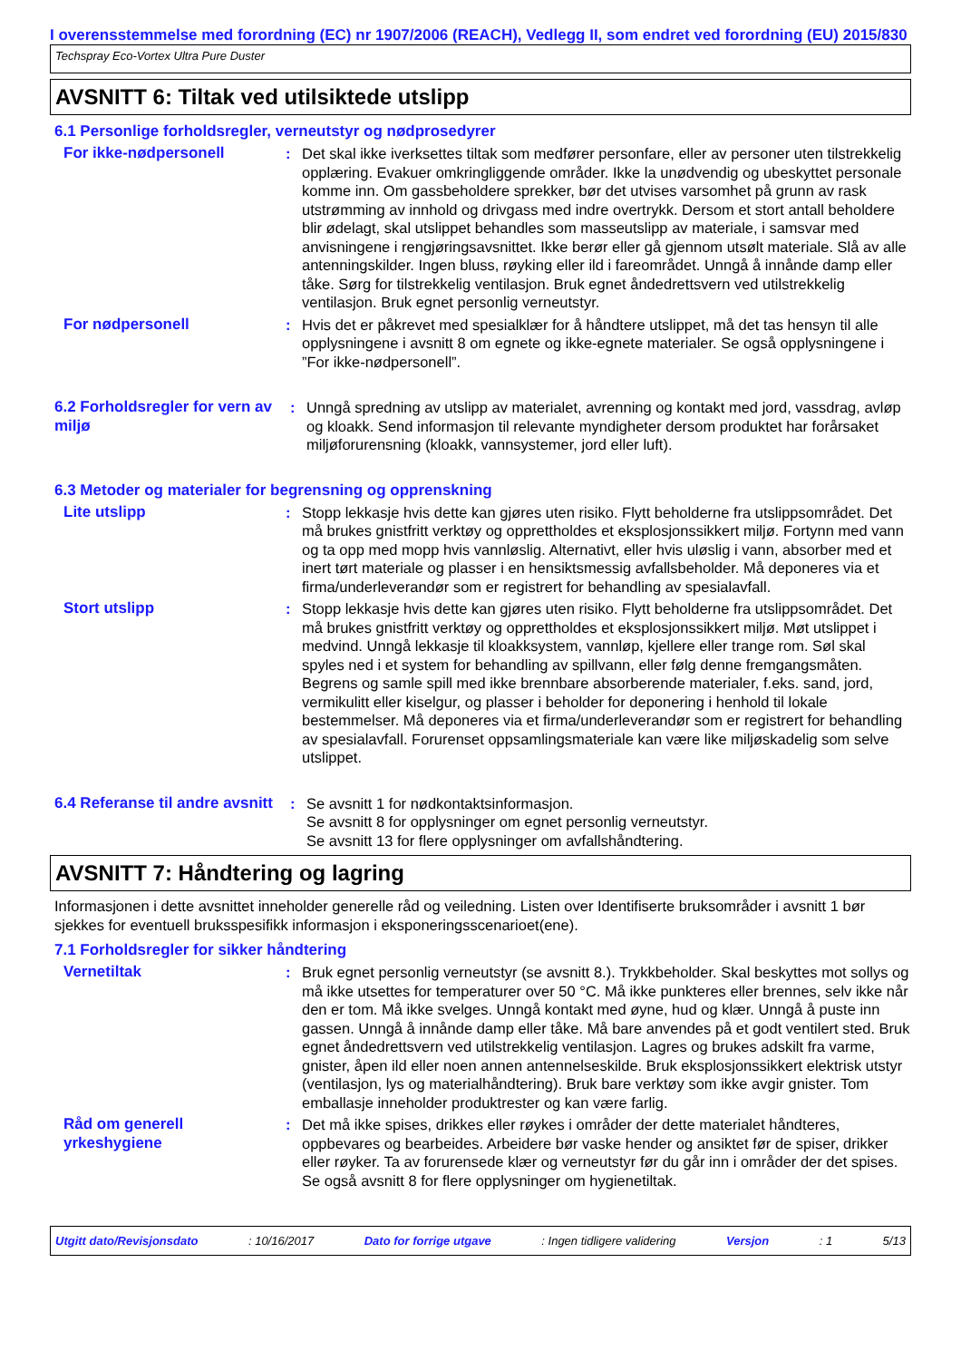I overensstemmelse med forordning (EC) nr 1907/2006 (REACH), Vedlegg II, som endret ved forordning (EU) 2015/830
Techspray Eco-Vortex Ultra Pure Duster
AVSNITT 6: Tiltak ved utilsiktede utslipp
6.1 Personlige forholdsregler, verneutstyr og nødprosedyrer
For ikke-nødpersonell : Det skal ikke iverksettes tiltak som medfører personfare, eller av personer uten tilstrekkelig opplæring. Evakuer omkringliggende områder. Ikke la unødvendig og ubeskyttet personale komme inn. Om gassbeholdere sprekker, bør det utvises varsomhet på grunn av rask utstrømming av innhold og drivgass med indre overtrykk. Dersom et stort antall beholdere blir ødelagt, skal utslippet behandles som masseutslipp av materiale, i samsvar med anvisningene i rengjøringsavsnittet. Ikke berør eller gå gjennom utsølt materiale. Slå av alle antenningskilder. Ingen bluss, røyking eller ild i fareområdet. Unngå å innånde damp eller tåke. Sørg for tilstrekkelig ventilasjon. Bruk egnet åndedrettsvern ved utilstrekkelig ventilasjon. Bruk egnet personlig verneutstyr.
For nødpersonell : Hvis det er påkrevet med spesialklær for å håndtere utslippet, må det tas hensyn til alle opplysningene i avsnitt 8 om egnete og ikke-egnete materialer. Se også opplysningene i ”For ikke-nødpersonell”.
6.2 Forholdsregler for vern av miljø
: Unngå spredning av utslipp av materialet, avrenning og kontakt med jord, vassdrag, avløp og kloakk. Send informasjon til relevante myndigheter dersom produktet har forårsaket miljøforurensning (kloakk, vannsystemer, jord eller luft).
6.3 Metoder og materialer for begrensning og opprenskning
Lite utslipp : Stopp lekkasje hvis dette kan gjøres uten risiko. Flytt beholderne fra utslippsområdet. Det må brukes gnistfritt verktøy og opprettholdes et eksplosjonssikkert miljø. Fortynn med vann og ta opp med mopp hvis vannløslig. Alternativt, eller hvis uløslig i vann, absorber med et inert tørt materiale og plasser i en hensiktsmessig avfallsbeholder. Må deponeres via et firma/underleverandør som er registrert for behandling av spesialavfall.
Stort utslipp : Stopp lekkasje hvis dette kan gjøres uten risiko. Flytt beholderne fra utslippsområdet. Det må brukes gnistfritt verktøy og opprettholdes et eksplosjonssikkert miljø. Møt utslippet i medvind. Unngå lekkasje til kloakksystem, vannløp, kjellere eller trange rom. Søl skal spyles ned i et system for behandling av spillvann, eller følg denne fremgangsmåten. Begrens og samle spill med ikke brennbare absorberende materialer, f.eks. sand, jord, vermikulitt eller kiselgur, og plasser i beholder for deponering i henhold til lokale bestemmelser. Må deponeres via et firma/underleverandør som er registrert for behandling av spesialavfall. Forurenset oppsamlingsmateriale kan være like miljøskadelig som selve utslippet.
6.4 Referanse til andre avsnitt
: Se avsnitt 1 for nødkontaktsinformasjon.
Se avsnitt 8 for opplysninger om egnet personlig verneutstyr.
Se avsnitt 13 for flere opplysninger om avfallshåndtering.
AVSNITT 7: Håndtering og lagring
Informasjonen i dette avsnittet inneholder generelle råd og veiledning. Listen over Identifiserte bruksområder i avsnitt 1 bør sjekkes for eventuell bruksspesifikk informasjon i eksponeringsscenarioet(ene).
7.1 Forholdsregler for sikker håndtering
Vernetiltak : Bruk egnet personlig verneutstyr (se avsnitt 8.). Trykkbeholder. Skal beskyttes mot sollys og må ikke utsettes for temperaturer over 50 °C. Må ikke punkteres eller brennes, selv ikke når den er tom. Må ikke svelges. Unngå kontakt med øyne, hud og klær. Unngå å puste inn gassen. Unngå å innånde damp eller tåke. Må bare anvendes på et godt ventilert sted. Bruk egnet åndedrettsvern ved utilstrekkelig ventilasjon. Lagres og brukes adskilt fra varme, gnister, åpen ild eller noen annen antennelseskilde. Bruk eksplosjonssikkert elektrisk utstyr (ventilasjon, lys og materialhåndtering). Bruk bare verktøy som ikke avgir gnister. Tom emballasje inneholder produktrester og kan være farlig.
Råd om generell yrkeshygiene
: Det må ikke spises, drikkes eller røykes i områder der dette materialet håndteres, oppbevares og bearbeides. Arbeidere bør vaske hender og ansiktet før de spiser, drikker eller røyker. Ta av forurensede klær og verneutstyr før du går inn i områder der det spises. Se også avsnitt 8 for flere opplysninger om hygienetiltak.
Utgitt dato/Revisjonsdato : 10/16/2017 Dato for forrige utgave : Ingen tidligere validering Versjon : 1 5/13